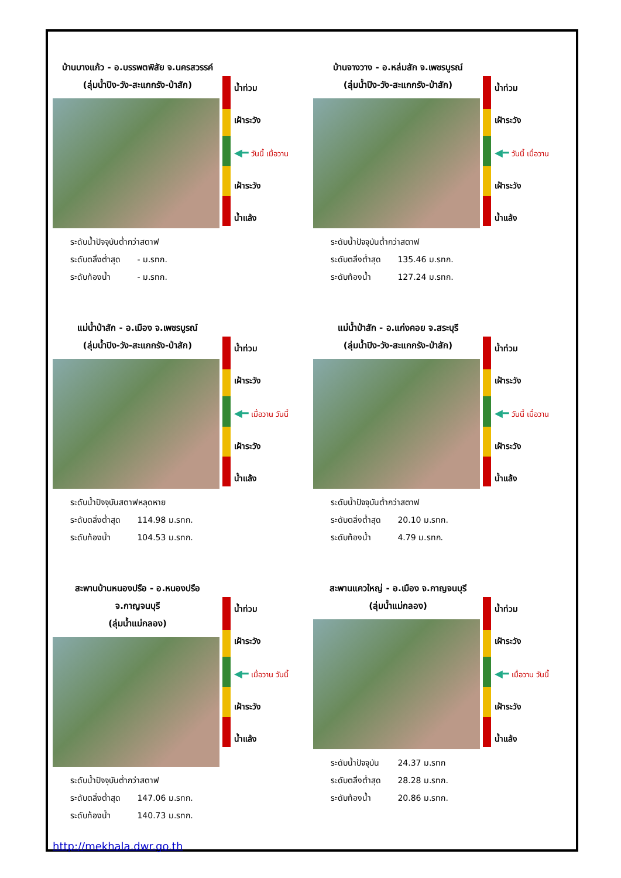บ้านบางแก้ว - อ.บรรพตพิสัย จ.นครสวรรค์
(ลุ่มน้ำปิง-วัง-สะแกกรัง-ป่าสัก)
ระดับน้ำปัจจุบันต่ำกว่าสตาฟ
ระดับตลิ่งต่ำสุด - ม.รทก.
ระดับท้องน้ำ - ม.รทก.
น้ำท่วม
เฝ้าระวัง
◀━ วันนี้ เมื่อวาน
เฝ้าระวัง
น้ำแล้ง
บ้านจางวาง - อ.หล่มสัก จ.เพชรบูรณ์
(ลุ่มน้ำปิง-วัง-สะแกกรัง-ป่าสัก)
ระดับน้ำปัจจุบันต่ำกว่าสตาฟ
ระดับตลิ่งต่ำสุด 135.46 ม.รทก.
ระดับท้องน้ำ 127.24 ม.รทก.
น้ำท่วม
เฝ้าระวัง
◀━ วันนี้ เมื่อวาน
เฝ้าระวัง
น้ำแล้ง
แม่น้ำป่าสัก - อ.เมือง จ.เพชรบูรณ์
(ลุ่มน้ำปิง-วัง-สะแกกรัง-ป่าสัก)
ระดับน้ำปัจจุบันสตาฟหลุดหาย
ระดับตลิ่งต่ำสุด 114.98 ม.รทก.
ระดับท้องน้ำ 104.53 ม.รทก.
น้ำท่วม
เฝ้าระวัง
◀━ เมื่อวาน วันนี้
เฝ้าระวัง
น้ำแล้ง
แม่น้ำป่าสัก - อ.แก่งคอย จ.สระบุรี
(ลุ่มน้ำปิง-วัง-สะแกกรัง-ป่าสัก)
ระดับน้ำปัจจุบันต่ำกว่าสตาฟ
ระดับตลิ่งต่ำสุด 20.10 ม.รทก.
ระดับท้องน้ำ 4.79 ม.รทก.
น้ำท่วม
เฝ้าระวัง
◀━ วันนี้ เมื่อวาน
เฝ้าระวัง
น้ำแล้ง
สะพานบ้านหนองปรือ - อ.หนองปรือ จ.กาญจนบุรี
(ลุ่มน้ำแม่กลอง)
ระดับน้ำปัจจุบันต่ำกว่าสตาฟ
ระดับตลิ่งต่ำสุด 147.06 ม.รทก.
ระดับท้องน้ำ 140.73 ม.รทก.
น้ำท่วม
เฝ้าระวัง
◀━ เมื่อวาน วันนี้
เฝ้าระวัง
น้ำแล้ง
สะพานแควใหญ่ - อ.เมือง จ.กาญจนบุรี
(ลุ่มน้ำแม่กลอง)
ระดับน้ำปัจจุบัน 24.37 ม.รทก
ระดับตลิ่งต่ำสุด 28.28 ม.รทก.
ระดับท้องน้ำ 20.86 ม.รทก.
น้ำท่วม
เฝ้าระวัง
◀━ เมื่อวาน วันนี้
เฝ้าระวัง
น้ำแล้ง
http://mekhala.dwr.go.th